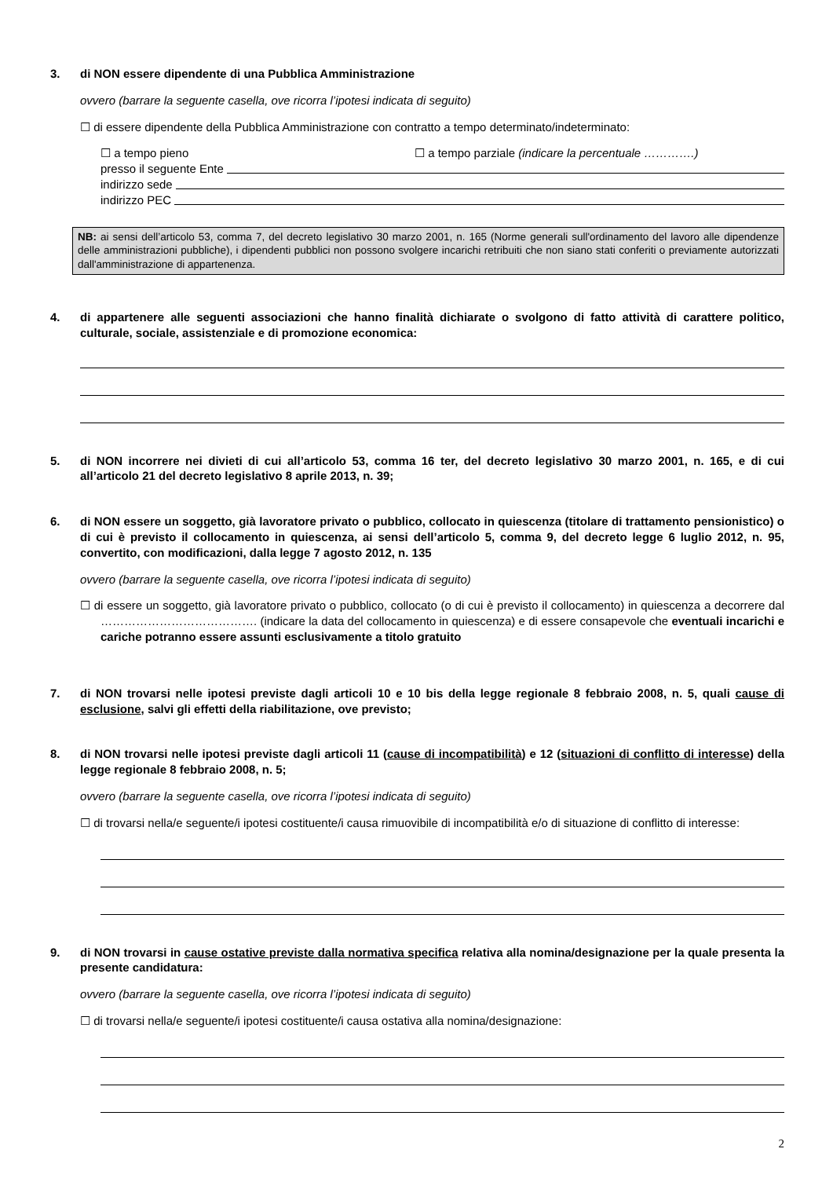3. di NON essere dipendente di una Pubblica Amministrazione
ovvero (barrare la seguente casella, ove ricorra l’ipotesi indicata di seguito)
☐ di essere dipendente della Pubblica Amministrazione con contratto a tempo determinato/indeterminato:
☐ a tempo pieno ☐ a tempo parziale (indicare la percentuale ………….)
presso il seguente Ente
indirizzo sede
indirizzo PEC
NB: ai sensi dell’articolo 53, comma 7, del decreto legislativo 30 marzo 2001, n. 165 (Norme generali sull'ordinamento del lavoro alle dipendenze delle amministrazioni pubbliche), i dipendenti pubblici non possono svolgere incarichi retribuiti che non siano stati conferiti o previamente autorizzati dall'amministrazione di appartenenza.
4. di appartenere alle seguenti associazioni che hanno finalità dichiarate o svolgono di fatto attività di carattere politico, culturale, sociale, assistenziale e di promozione economica:
5. di NON incorrere nei divieti di cui all’articolo 53, comma 16 ter, del decreto legislativo 30 marzo 2001, n. 165, e di cui all’articolo 21 del decreto legislativo 8 aprile 2013, n. 39;
6. di NON essere un soggetto, già lavoratore privato o pubblico, collocato in quiescenza (titolare di trattamento pensionistico) o di cui è previsto il collocamento in quiescenza, ai sensi dell’articolo 5, comma 9, del decreto legge 6 luglio 2012, n. 95, convertito, con modificazioni, dalla legge 7 agosto 2012, n. 135
ovvero (barrare la seguente casella, ove ricorra l’ipotesi indicata di seguito)
☐ di essere un soggetto, già lavoratore privato o pubblico, collocato (o di cui è previsto il collocamento) in quiescenza a decorrere dal …………………………………. (indicare la data del collocamento in quiescenza) e di essere consapevole che eventuali incarichi e cariche potranno essere assunti esclusivamente a titolo gratuito
7. di NON trovarsi nelle ipotesi previste dagli articoli 10 e 10 bis della legge regionale 8 febbraio 2008, n. 5, quali cause di esclusione, salvi gli effetti della riabilitazione, ove previsto;
8. di NON trovarsi nelle ipotesi previste dagli articoli 11 (cause di incompatibilità) e 12 (situazioni di conflitto di interesse) della legge regionale 8 febbraio 2008, n. 5;
ovvero (barrare la seguente casella, ove ricorra l’ipotesi indicata di seguito)
☐ di trovarsi nella/e seguente/i ipotesi costituente/i causa rimuovibile di incompatibilità e/o di situazione di conflitto di interesse:
9. di NON trovarsi in cause ostative previste dalla normativa specifica relativa alla nomina/designazione per la quale presenta la presente candidatura:
ovvero (barrare la seguente casella, ove ricorra l’ipotesi indicata di seguito)
☐ di trovarsi nella/e seguente/i ipotesi costituente/i causa ostativa alla nomina/designazione:
2